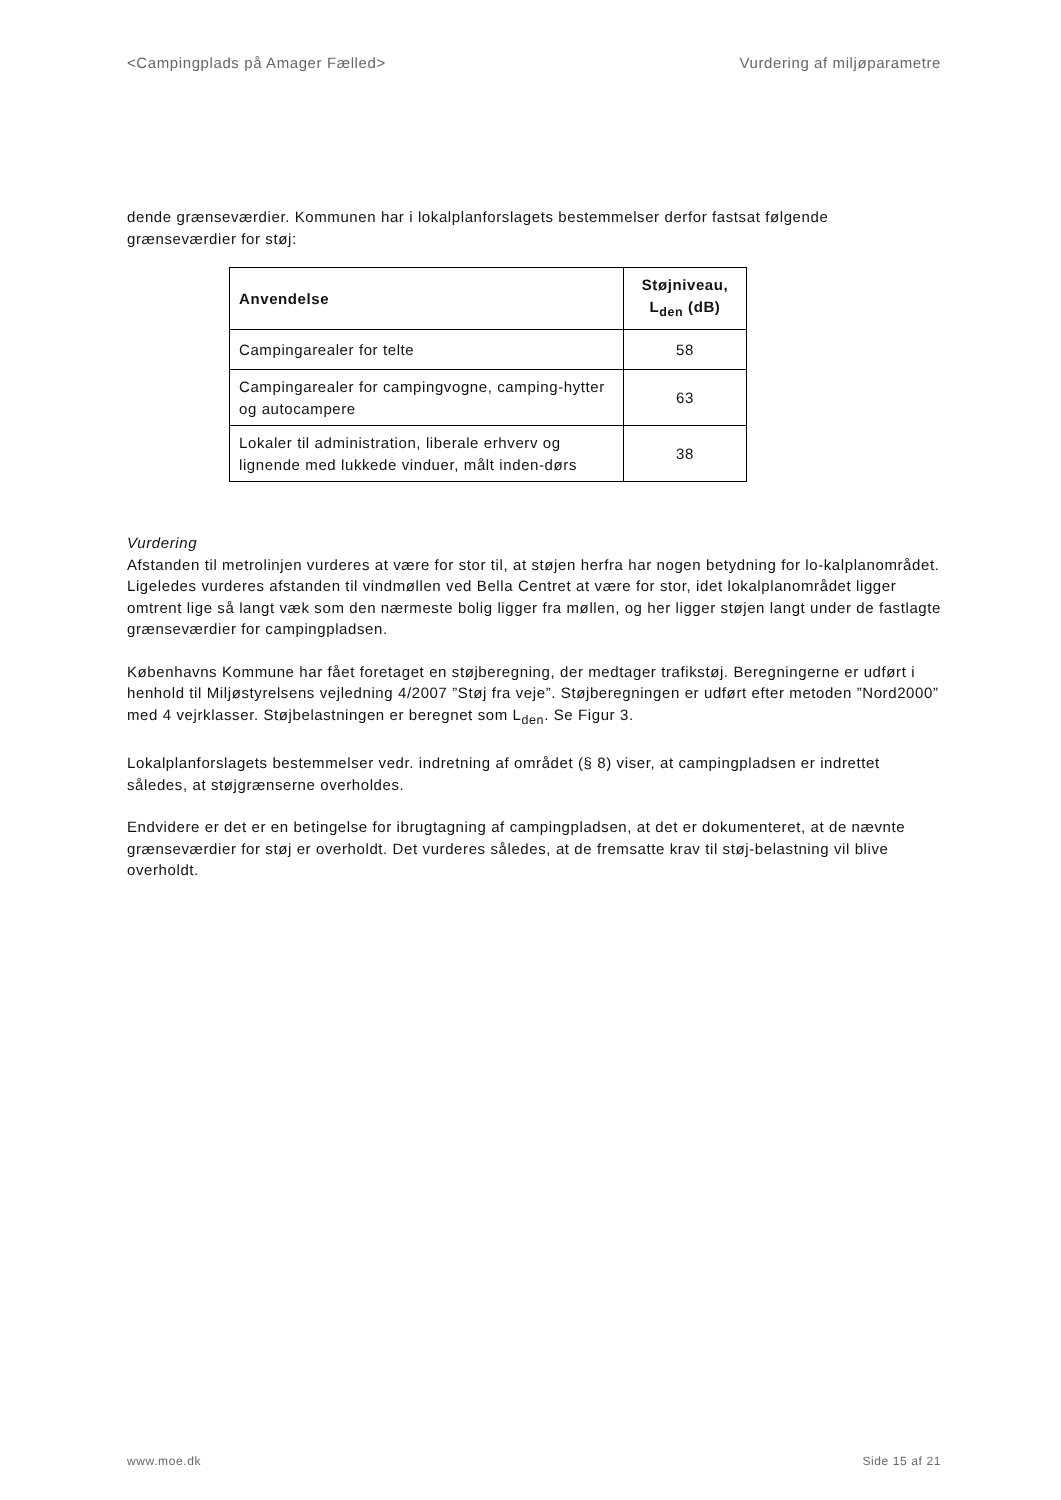<Campingplads på Amager Fælled> Vurdering af miljøparametre
dende grænseværdier. Kommunen har i lokalplanforslagets bestemmelser derfor fastsat følgende grænseværdier for støj:
| Anvendelse | Støjniveau, L<sub>den</sub> (dB) |
| --- | --- |
| Campingarealer for telte | 58 |
| Campingarealer for campingvogne, camping-hytter og autocampere | 63 |
| Lokaler til administration, liberale erhverv og lignende med lukkede vinduer, målt inden-dørs | 38 |
Vurdering
Afstanden til metrolinjen vurderes at være for stor til, at støjen herfra har nogen betydning for lo-kalplanområdet. Ligeledes vurderes afstanden til vindmøllen ved Bella Centret at være for stor, idet lokalplanområdet ligger omtrent lige så langt væk som den nærmeste bolig ligger fra møllen, og her ligger støjen langt under de fastlagte grænseværdier for campingpladsen.
Københavns Kommune har fået foretaget en støjberegning, der medtager trafikstøj. Beregningerne er udført i henhold til Miljøstyrelsens vejledning 4/2007 ”Støj fra veje”. Støjberegningen er udført efter metoden ”Nord2000” med 4 vejrklasser. Støjbelastningen er beregnet som L<sub>den</sub>. Se Figur 3.
Lokalplanforslagets bestemmelser vedr. indretning af området (§ 8) viser, at campingpladsen er indrettet således, at støjgrænserne overholdes.
Endvidere er det er en betingelse for ibrugtagning af campingpladsen, at det er dokumenteret, at de nævnte grænseværdier for støj er overholdt. Det vurderes således, at de fremsatte krav til støj-belastning vil blive overholdt.
www.moe.dk Side 15 af 21